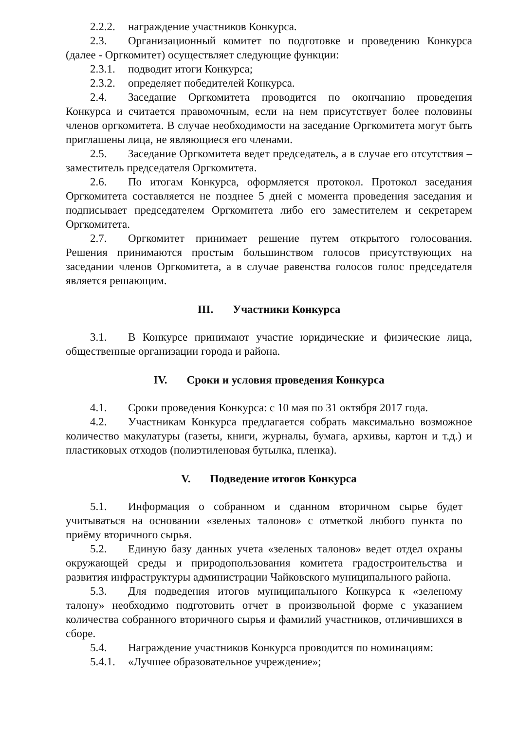2.2.2. награждение участников Конкурса.
2.3. Организационный комитет по подготовке и проведению Конкурса (далее - Оргкомитет) осуществляет следующие функции:
2.3.1. подводит итоги Конкурса;
2.3.2. определяет победителей Конкурса.
2.4. Заседание Оргкомитета проводится по окончанию проведения Конкурса и считается правомочным, если на нем присутствует более половины членов оргкомитета. В случае необходимости на заседание Оргкомитета могут быть приглашены лица, не являющиеся его членами.
2.5. Заседание Оргкомитета ведет председатель, а в случае его отсутствия – заместитель председателя Оргкомитета.
2.6. По итогам Конкурса, оформляется протокол. Протокол заседания Оргкомитета составляется не позднее 5 дней с момента проведения заседания и подписывает председателем Оргкомитета либо его заместителем и секретарем Оргкомитета.
2.7. Оргкомитет принимает решение путем открытого голосования. Решения принимаются простым большинством голосов присутствующих на заседании членов Оргкомитета, а в случае равенства голосов голос председателя является решающим.
III. Участники Конкурса
3.1. В Конкурсе принимают участие юридические и физические лица, общественные организации города и района.
IV. Сроки и условия проведения Конкурса
4.1. Сроки проведения Конкурса: с 10 мая по 31 октября 2017 года.
4.2. Участникам Конкурса предлагается собрать максимально возможное количество макулатуры (газеты, книги, журналы, бумага, архивы, картон и т.д.) и пластиковых отходов (полиэтиленовая бутылка, пленка).
V. Подведение итогов Конкурса
5.1. Информация о собранном и сданном вторичном сырье будет учитываться на основании «зеленых талонов» с отметкой любого пункта по приёму вторичного сырья.
5.2. Единую базу данных учета «зеленых талонов» ведет отдел охраны окружающей среды и природопользования комитета градостроительства и развития инфраструктуры администрации Чайковского муниципального района.
5.3. Для подведения итогов муниципального Конкурса к «зеленому талону» необходимо подготовить отчет в произвольной форме с указанием количества собранного вторичного сырья и фамилий участников, отличившихся в сборе.
5.4. Награждение участников Конкурса проводится по номинациям:
5.4.1. «Лучшее образовательное учреждение»;